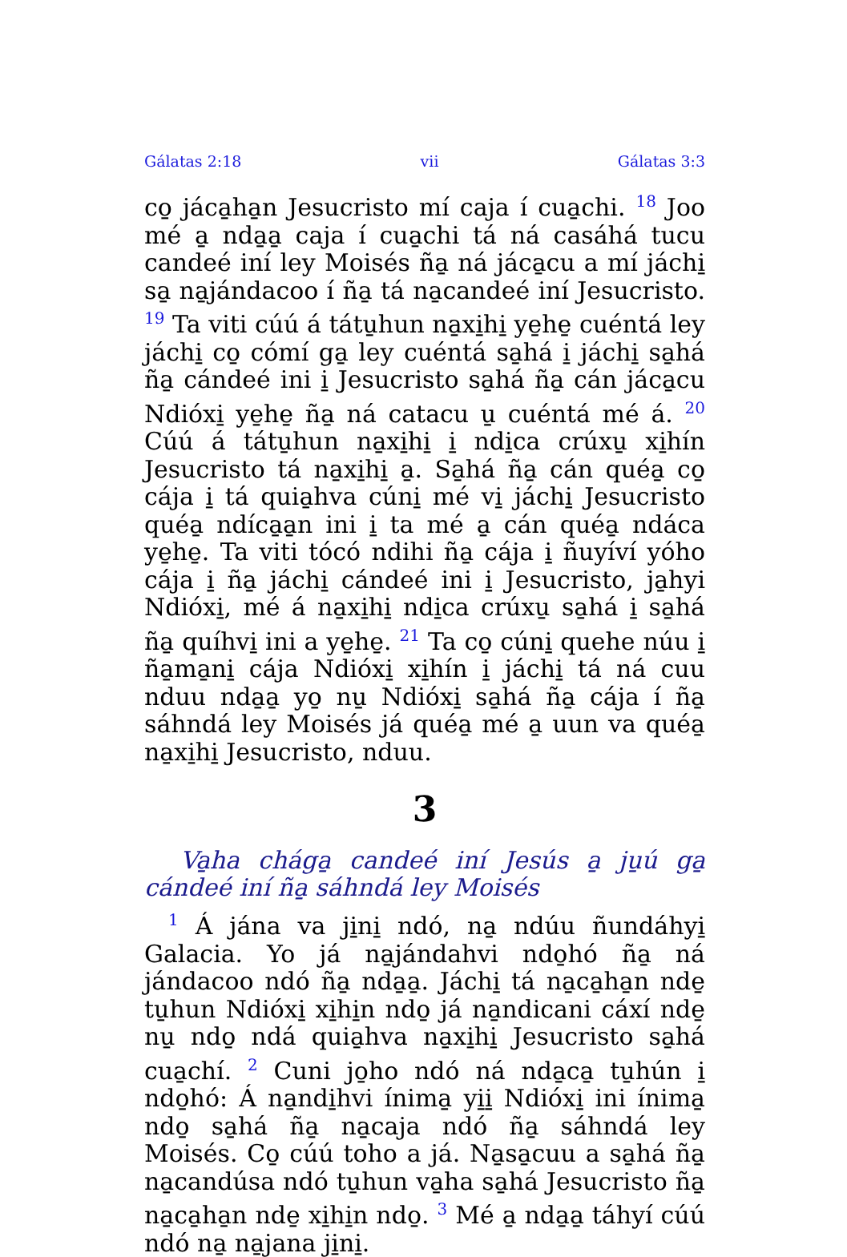Gálatas 2:18 vii Gálatas 3:3
co̱ jáca̱ha̱n Jesucristo mí caja í cua̱chi. <sup>18</sup> Joo mé a̱ nda̱a̱ caja í cua̱chi tá ná casáhá tucu candeé iní ley Moisés ña̱ ná jáca̱cu a mí jáchi̱ sa̱ na̱jándacoo í ña̱ tá na̱candeé iní Jesucristo. <sup>19</sup> Ta viti cúú á tátu̱hun na̱xi̱hi̱ ye̱he̱ cuéntá ley jáchi̱ co̱ cómí ga̱ ley cuéntá sa̱há i̱ jáchi̱ sa̱há ña̱ cándeé ini i̱ Jesucristo sa̱há ña̱ cán jáca̱cu Ndióxi̱ ye̱he̱ ña̱ ná catacu u̱ cuéntá mé á. <sup>20</sup> Cúú á tátu̱hun na̱xi̱hi̱ i̱ ndi̱ca crúxu̱ xi̱hín Jesucristo tá na̱xi̱hi̱ a̱. Sa̱há ña̱ cán quéa̱ co̱ cája i̱ tá quia̱hva cúni̱ mé vi̱ jáchi̱ Jesucristo quéa̱ ndíca̱a̱n ini i̱ ta mé a̱ cán quéa̱ ndáca ye̱he̱. Ta viti tócó ndihi ña̱ cája i̱ ñuyíví yóho cája i̱ ña̱ jáchi̱ cándeé ini i̱ Jesucristo, ja̱hyi Ndióxi̱, mé á na̱xi̱hi̱ ndi̱ca crúxu̱ sa̱há i̱ sa̱há ña̱ quíhvi̱ ini a ye̱he̱. <sup>21</sup> Ta co̱ cúni̱ quehe núu i̱ ña̱ma̱ni̱ cája Ndióxi̱ xi̱hín i̱ jáchi̱ tá ná cuu nduu nda̱a̱ yo̱ nu̱ Ndióxi̱ sa̱há ña̱ cája í ña̱ sáhndá ley Moisés já quéa̱ mé a̱ uun va quéa̱ na̱xi̱hi̱ Jesucristo, nduu.
3
Va̱ha chága̱ candeé iní Jesús a̱ ju̱ú ga̱ cándeé iní ña̱ sáhndá ley Moisés
<sup>1</sup> Á jána va ji̱ni̱ ndó, na̱ ndúu ñundáhyi̱ Galacia. Yo já na̱jándahvi ndo̱hó ña̱ ná jándacoo ndó ña̱ nda̱a̱. Jáchi̱ tá na̱ca̱ha̱n nde̱ tu̱hun Ndióxi̱ xi̱hi̱n ndo̱ já na̱ndicani cáxí nde̱ nu̱ ndo̱ ndá quia̱hva na̱xi̱hi̱ Jesucristo sa̱há cua̱chí. <sup>2</sup> Cuni jo̱ho ndó ná nda̱ca̱ tu̱hún i̱ ndo̱hó: Á na̱ndi̱hvi ínima̱ yi̱i̱ Ndióxi̱ ini ínima̱ ndo̱ sa̱há ña̱ na̱caja ndó ña̱ sáhndá ley Moisés. Co̱ cúú toho a já. Na̱sa̱cuu a sa̱há ña̱ na̱candúsa ndó tu̱hun va̱ha sa̱há Jesucristo ña̱ na̱ca̱ha̱n nde̱ xi̱hi̱n ndo̱. <sup>3</sup> Mé a̱ nda̱a̱ táhyí cúú ndó na̱ na̱jana ji̱ni̱.